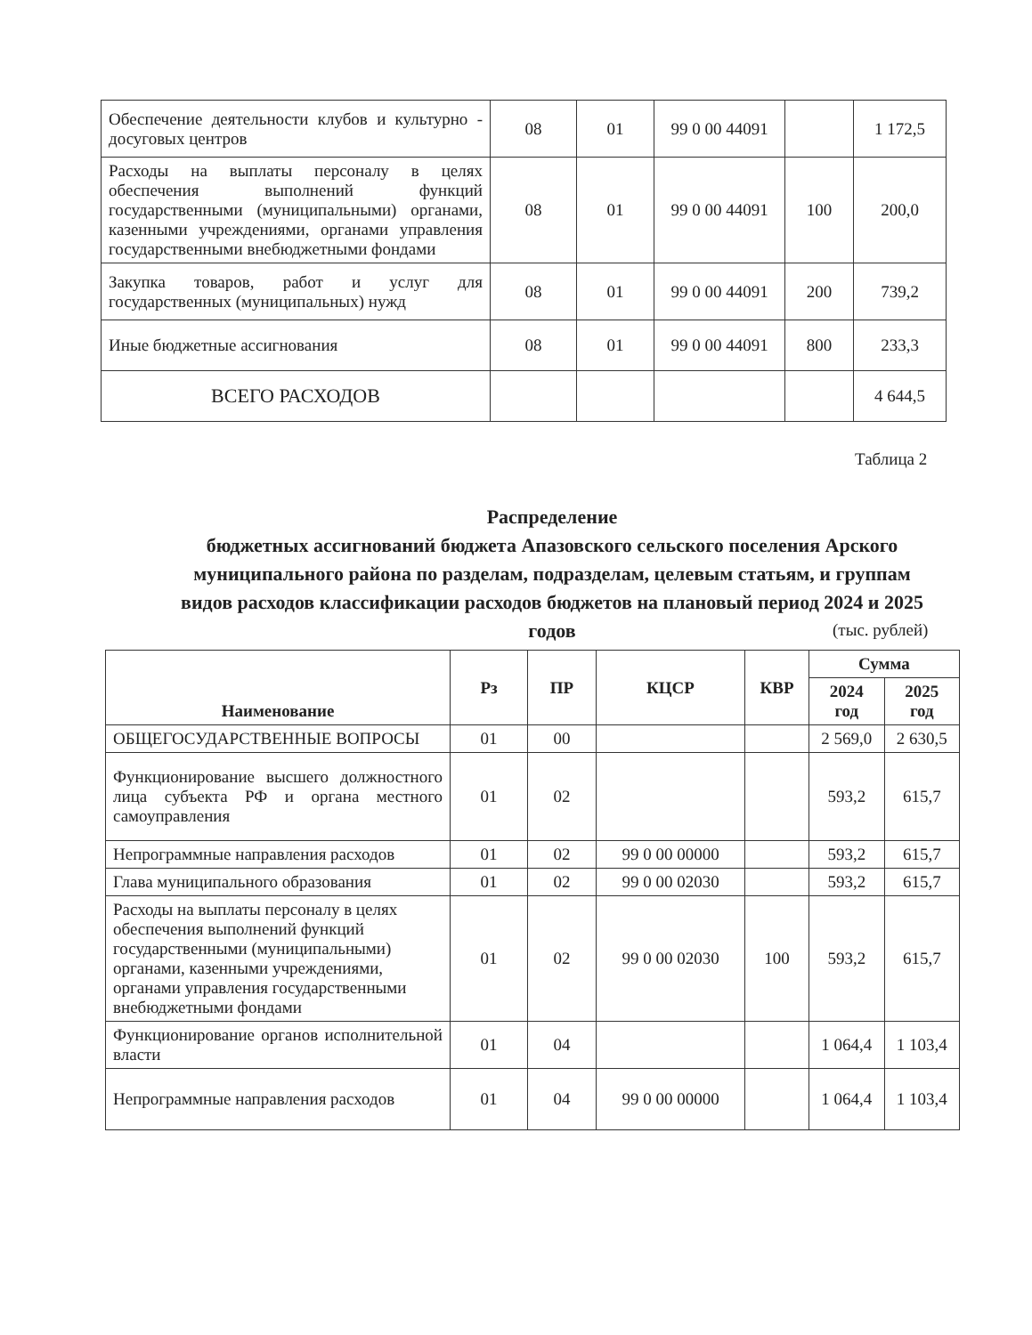| Обеспечение деятельности клубов и культурно - досуговых центров | 08 | 01 | 99 0 00 44091 | | 1 172,5 |
| Расходы на выплаты персоналу в целях обеспечения выполнений функций государственными (муниципальными) органами, казенными учреждениями, органами управления государственными внебюджетными фондами | 08 | 01 | 99 0 00 44091 | 100 | 200,0 |
| Закупка товаров, работ и услуг для государственных (муниципальных) нужд | 08 | 01 | 99 0 00 44091 | 200 | 739,2 |
| Иные бюджетные ассигнования | 08 | 01 | 99 0 00 44091 | 800 | 233,3 |
| ВСЕГО РАСХОДОВ | | | | | 4 644,5 |
Таблица 2
Распределение
бюджетных ассигнований бюджета Апазовского сельского поселения Арского муниципального района по разделам, подразделам, целевым статьям, и группам видов расходов классификации расходов бюджетов на плановый период 2024 и 2025 годов
(тыс. рублей)
| Наименование | Рз | ПР | КЦСР | КВР | Сумма | |
| --- | --- | --- | --- | --- | --- | --- |
| | | | | | 2024 год | 2025 год |
| ОБЩЕГОСУДАРСТВЕННЫЕ ВОПРОСЫ | 01 | 00 | | | 2 569,0 | 2 630,5 |
| Функционирование высшего должностного лица субъекта РФ и органа местного самоуправления | 01 | 02 | | | 593,2 | 615,7 |
| Непрограммные направления расходов | 01 | 02 | 99 0 00 00000 | | 593,2 | 615,7 |
| Глава муниципального образования | 01 | 02 | 99 0 00 02030 | | 593,2 | 615,7 |
| Расходы на выплаты персоналу в целях обеспечения выполнений функций государственными (муниципальными) органами, казенными учреждениями, органами управления государственными внебюджетными фондами | 01 | 02 | 99 0 00 02030 | 100 | 593,2 | 615,7 |
| Функционирование органов исполнительной власти | 01 | 04 | | | 1 064,4 | 1 103,4 |
| Непрограммные направления расходов | 01 | 04 | 99 0 00 00000 | | 1 064,4 | 1 103,4 |